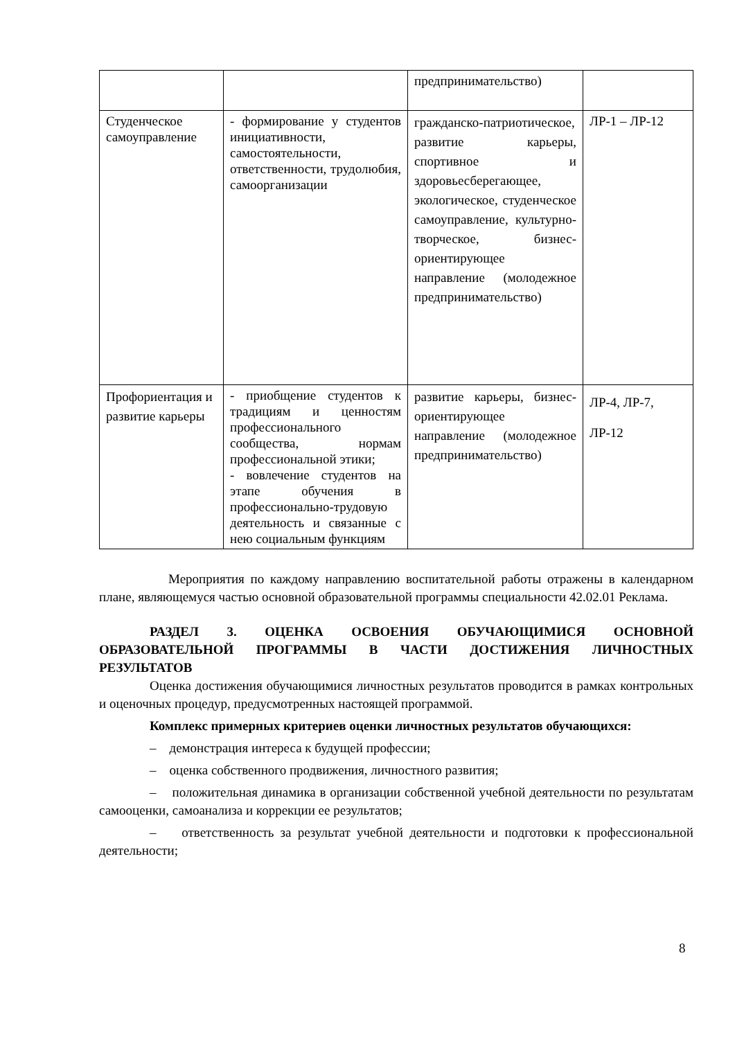| | | предпринимательство) | |
| Студенческое самоуправление | - формирование у студентов инициативности, самостоятельности, ответственности, трудолюбия, самоорганизации | гражданско-патриотическое, развитие карьеры, спортивное и здоровьесберегающее, экологическое, студенческое самоуправление, культурно-творческое, бизнес-ориентирующее направление (молодежное предпринимательство) | ЛР-1 – ЛР-12 |
| Профориентация и развитие карьеры | - приобщение студентов к традициям и ценностям профессионального сообщества, нормам профессиональной этики; - вовлечение студентов на этапе обучения в профессионально-трудовую деятельность и связанные с нею социальным функциям | развитие карьеры, бизнес-ориентирующее направление (молодежное предпринимательство) | ЛР-4, ЛР-7, ЛР-12 |
Мероприятия по каждому направлению воспитательной работы отражены в календарном плане, являющемуся частью основной образовательной программы специальности 42.02.01 Реклама.
РАЗДЕЛ 3. ОЦЕНКА ОСВОЕНИЯ ОБУЧАЮЩИМИСЯ ОСНОВНОЙ ОБРАЗОВАТЕЛЬНОЙ ПРОГРАММЫ В ЧАСТИ ДОСТИЖЕНИЯ ЛИЧНОСТНЫХ РЕЗУЛЬТАТОВ
Оценка достижения обучающимися личностных результатов проводится в рамках контрольных и оценочных процедур, предусмотренных настоящей программой.
Комплекс примерных критериев оценки личностных результатов обучающихся:
– демонстрация интереса к будущей профессии;
– оценка собственного продвижения, личностного развития;
– положительная динамика в организации собственной учебной деятельности по результатам самооценки, самоанализа и коррекции ее результатов;
– ответственность за результат учебной деятельности и подготовки к профессиональной деятельности;
8